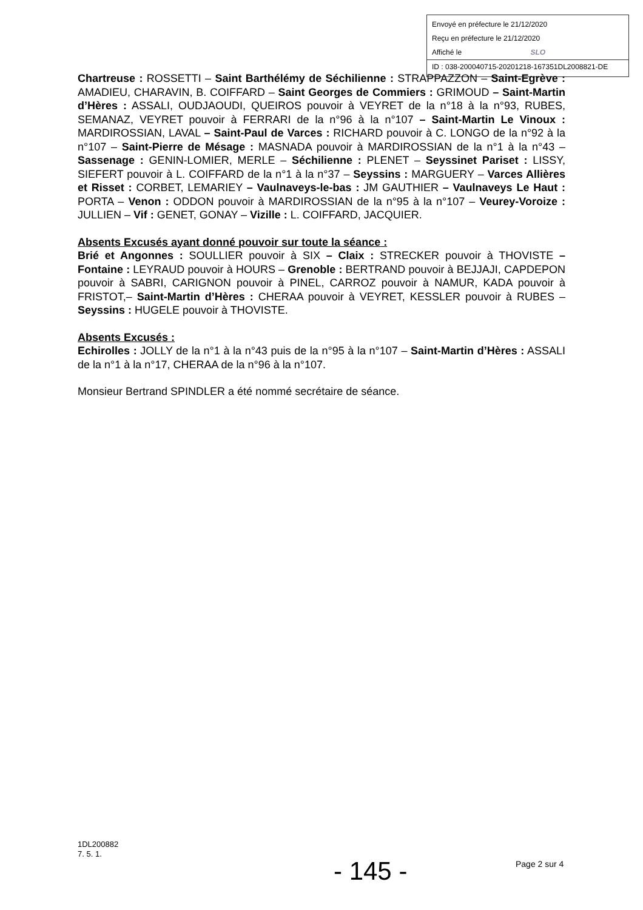Envoyé en préfecture le 21/12/2020
Reçu en préfecture le 21/12/2020
Affiché le SLO
ID : 038-200040715-20201218-167351DL2008821-DE
Chartreuse : ROSSETTI – Saint Barthélémy de Séchilienne : STRAPPAZZON – Saint-Egrève : AMADIEU, CHARAVIN, B. COIFFARD – Saint Georges de Commiers : GRIMOUD – Saint-Martin d’Hères : ASSALI, OUDJAOUDI, QUEIROS pouvoir à VEYRET de la n°18 à la n°93, RUBES, SEMANAZ, VEYRET pouvoir à FERRARI de la n°96 à la n°107 – Saint-Martin Le Vinoux : MARDIROSSIAN, LAVAL – Saint-Paul de Varces : RICHARD pouvoir à C. LONGO de la n°92 à la n°107 – Saint-Pierre de Mésage : MASNADA pouvoir à MARDIROSSIAN de la n°1 à la n°43 – Sassenage : GENIN-LOMIER, MERLE – Séchilienne : PLENET – Seyssinet Pariset : LISSY, SIEFERT pouvoir à L. COIFFARD de la n°1 à la n°37 – Seyssins : MARGUERY – Varces Allières et Risset : CORBET, LEMARIEY – Vaulnaveys-le-bas : JM GAUTHIER – Vaulnaveys Le Haut : PORTA – Venon : ODDON pouvoir à MARDIROSSIAN de la n°95 à la n°107 – Veurey-Voroize : JULLIEN – Vif : GENET, GONAY – Vizille : L. COIFFARD, JACQUIER.
Absents Excusés ayant donné pouvoir sur toute la séance :
Brié et Angonnes : SOULLIER pouvoir à SIX – Claix : STRECKER pouvoir à THOVISTE – Fontaine : LEYRAUD pouvoir à HOURS – Grenoble : BERTRAND pouvoir à BEJJAJI, CAPDEPON pouvoir à SABRI, CARIGNON pouvoir à PINEL, CARROZ pouvoir à NAMUR, KADA pouvoir à FRISTOT,– Saint-Martin d’Hères : CHERAA pouvoir à VEYRET, KESSLER pouvoir à RUBES – Seyssins : HUGELE pouvoir à THOVISTE.
Absents Excusés :
Echirolles : JOLLY de la n°1 à la n°43 puis de la n°95 à la n°107 – Saint-Martin d’Hères : ASSALI de la n°1 à la n°17, CHERAA de la n°96 à la n°107.
Monsieur Bertrand SPINDLER a été nommé secrétaire de séance.
1DL200882
7. 5. 1.
- 145 - Page 2 sur 4